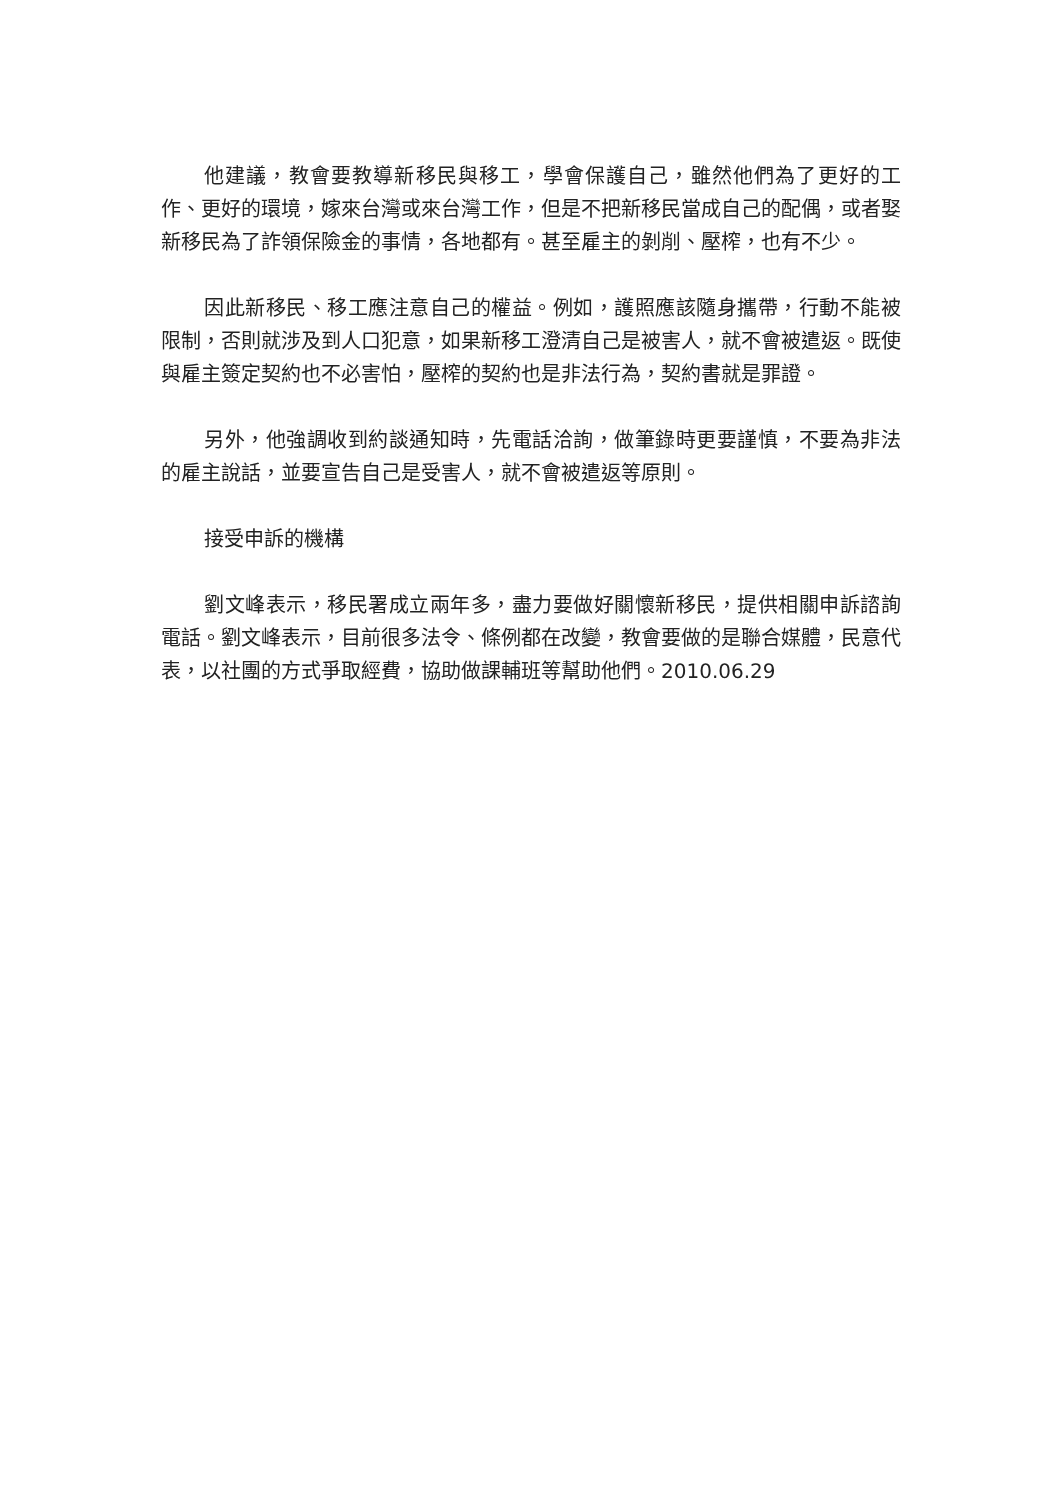他建議，教會要教導新移民與移工，學會保護自己，雖然他們為了更好的工作、更好的環境，嫁來台灣或來台灣工作，但是不把新移民當成自己的配偶，或者娶新移民為了詐領保險金的事情，各地都有。甚至雇主的剝削、壓榨，也有不少。
因此新移民、移工應注意自己的權益。例如，護照應該隨身攜帶，行動不能被限制，否則就涉及到人口犯意，如果新移工澄清自己是被害人，就不會被遣返。既使與雇主簽定契約也不必害怕，壓榨的契約也是非法行為，契約書就是罪證。
另外，他強調收到約談通知時，先電話洽詢，做筆錄時更要謹慎，不要為非法的雇主說話，並要宣告自己是受害人，就不會被遣返等原則。
接受申訴的機構
劉文峰表示，移民署成立兩年多，盡力要做好關懷新移民，提供相關申訴諮詢電話。劉文峰表示，目前很多法令、條例都在改變，教會要做的是聯合媒體，民意代表，以社團的方式爭取經費，協助做課輔班等幫助他們。2010.06.29